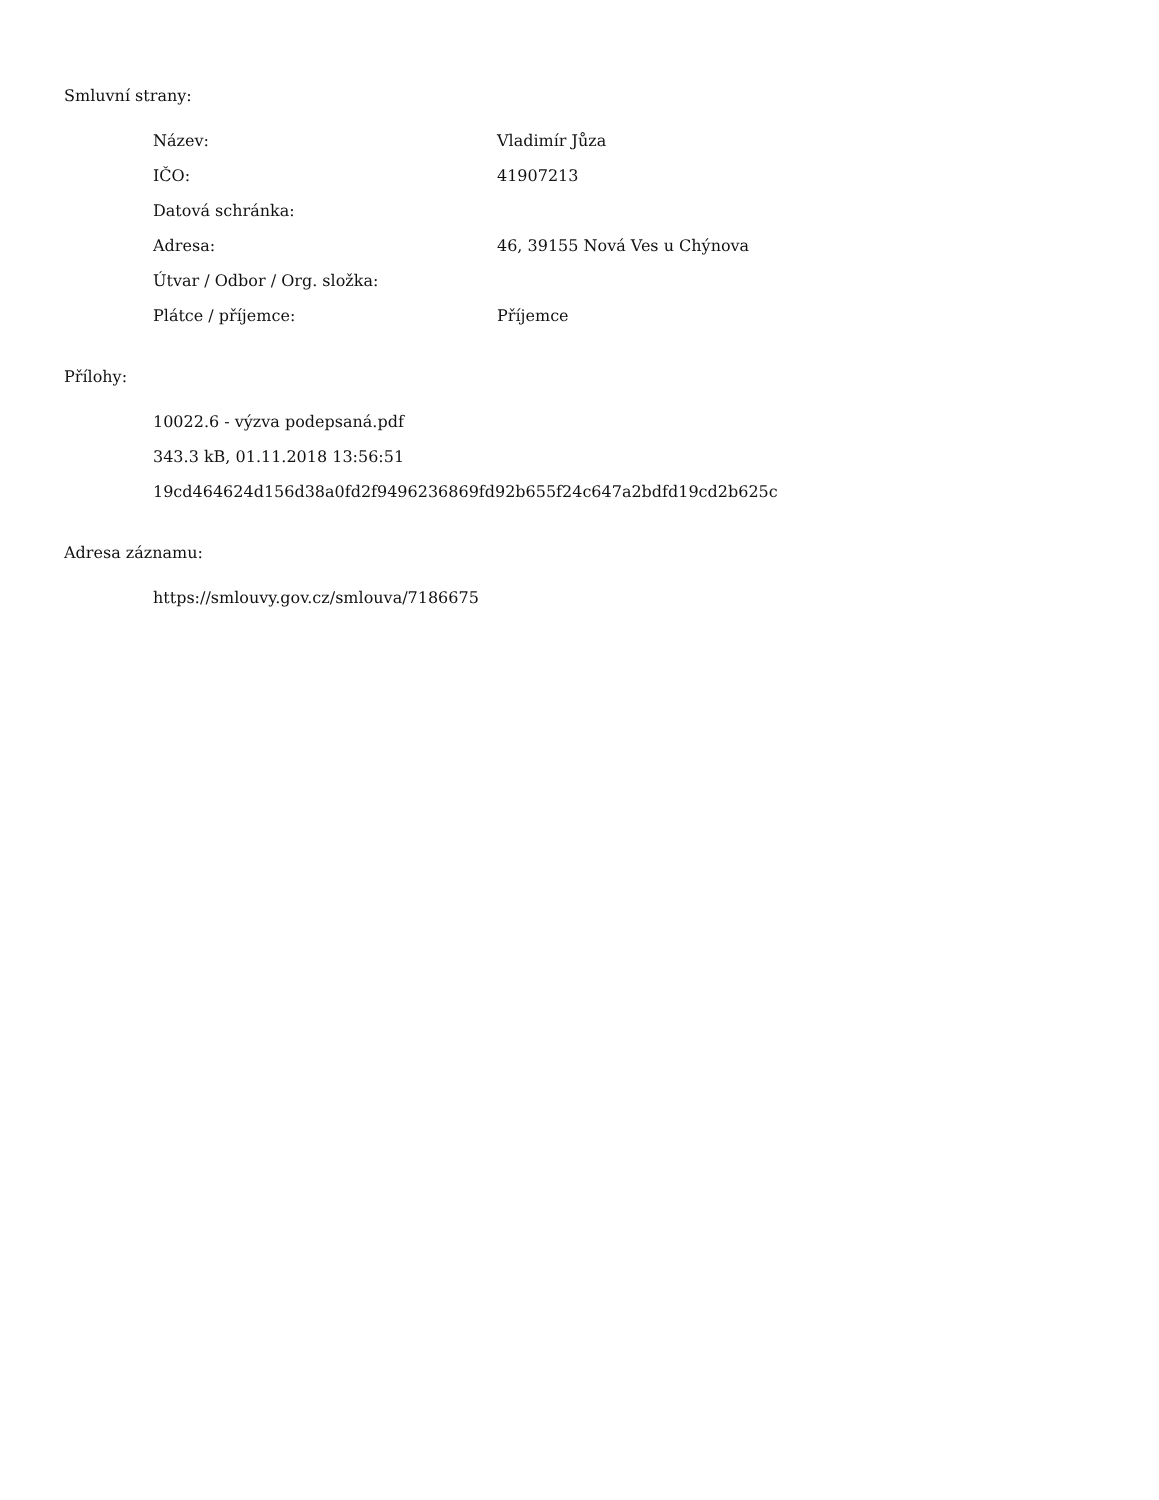Smluvní strany:
| Název: | Vladimír Jůza |
| IČO: | 41907213 |
| Datová schránka: | |
| Adresa: | 46, 39155 Nová Ves u Chýnova |
| Útvar / Odbor / Org. složka: | |
| Plátce / příjemce: | Příjemce |
Přílohy:
10022.6 - výzva podepsaná.pdf
343.3 kB, 01.11.2018 13:56:51
19cd464624d156d38a0fd2f9496236869fd92b655f24c647a2bdfd19cd2b625c
Adresa záznamu:
https://smlouvy.gov.cz/smlouva/7186675